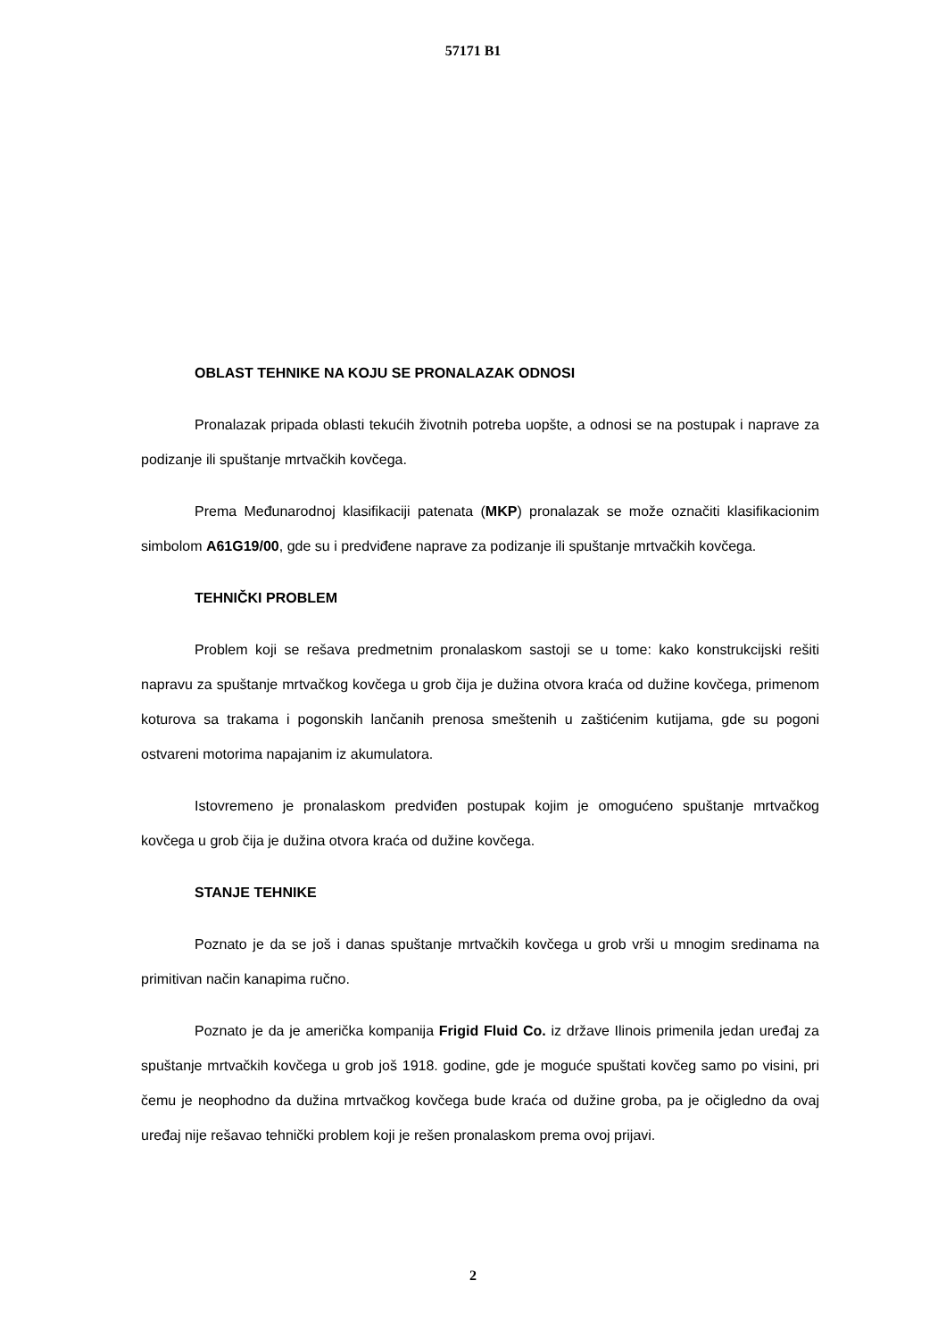57171 B1
OBLAST TEHNIKE NA KOJU SE PRONALAZAK ODNOSI
Pronalazak pripada oblasti tekućih životnih potreba uopšte, a odnosi se na postupak i naprave za podizanje ili spuštanje mrtvačkih kovčega.
Prema Međunarodnoj klasifikaciji patenata (MKP) pronalazak se može označiti klasifikacionim simbolom A61G19/00, gde su i predviđene naprave za podizanje ili spuštanje mrtvačkih kovčega.
TEHNIČKI PROBLEM
Problem koji se rešava predmetnim pronalaskom sastoji se u tome: kako konstrukcijski rešiti napravu za spuštanje mrtvačkog kovčega u grob čija je dužina otvora kraća od dužine kovčega, primenom koturova sa trakama i pogonskih lančanih prenosa smeštenih u zaštićenim kutijama, gde su pogoni ostvareni motorima napajanim iz akumulatora.
Istovremeno je pronalaskom predviđen postupak kojim je omogućeno spuštanje mrtvačkog kovčega u grob čija je dužina otvora kraća od dužine kovčega.
STANJE TEHNIKE
Poznato je da se još i danas spuštanje mrtvačkih kovčega u grob vrši u mnogim sredinama na primitivan način kanapima ručno.
Poznato je da je američka kompanija Frigid Fluid Co. iz države Ilinois primenila jedan uređaj za spuštanje mrtvačkih kovčega u grob još 1918. godine, gde je moguće spuštati kovčeg samo po visini, pri čemu je neophodno da dužina mrtvačkog kovčega bude kraća od dužine groba, pa je očigledno da ovaj uređaj nije rešavao tehnički problem koji je rešen pronalaskom prema ovoj prijavi.
2